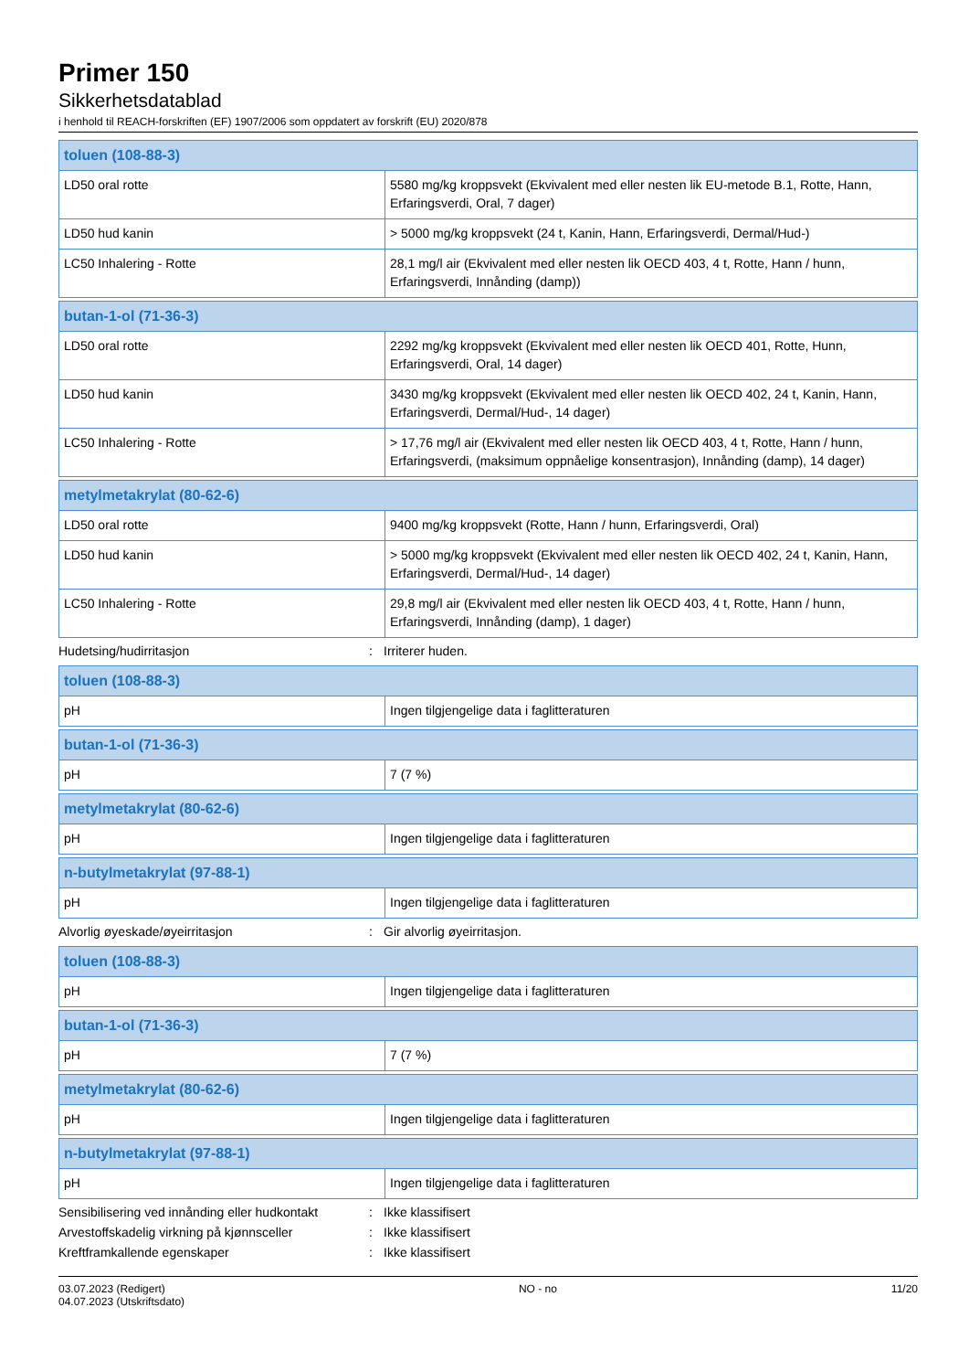Primer 150
Sikkerhetsdatablad
i henhold til REACH-forskriften (EF) 1907/2006 som oppdatert av forskrift (EU) 2020/878
| toluen (108-88-3) | |
| --- | --- |
| LD50 oral rotte | 5580 mg/kg kroppsvekt (Ekvivalent med eller nesten lik EU-metode B.1, Rotte, Hann, Erfaringsverdi, Oral, 7 dager) |
| LD50 hud kanin | > 5000 mg/kg kroppsvekt (24 t, Kanin, Hann, Erfaringsverdi, Dermal/Hud-) |
| LC50 Inhalering - Rotte | 28,1 mg/l air (Ekvivalent med eller nesten lik OECD 403, 4 t, Rotte, Hann / hunn, Erfaringsverdi, Innånding (damp)) |
| butan-1-ol (71-36-3) | |
| --- | --- |
| LD50 oral rotte | 2292 mg/kg kroppsvekt (Ekvivalent med eller nesten lik OECD 401, Rotte, Hunn, Erfaringsverdi, Oral, 14 dager) |
| LD50 hud kanin | 3430 mg/kg kroppsvekt (Ekvivalent med eller nesten lik OECD 402, 24 t, Kanin, Hann, Erfaringsverdi, Dermal/Hud-, 14 dager) |
| LC50 Inhalering - Rotte | > 17,76 mg/l air (Ekvivalent med eller nesten lik OECD 403, 4 t, Rotte, Hann / hunn, Erfaringsverdi, (maksimum oppnåelige konsentrasjon), Innånding (damp), 14 dager) |
| metylmetakrylat (80-62-6) | |
| --- | --- |
| LD50 oral rotte | 9400 mg/kg kroppsvekt (Rotte, Hann / hunn, Erfaringsverdi, Oral) |
| LD50 hud kanin | > 5000 mg/kg kroppsvekt (Ekvivalent med eller nesten lik OECD 402, 24 t, Kanin, Hann, Erfaringsverdi, Dermal/Hud-, 14 dager) |
| LC50 Inhalering - Rotte | 29,8 mg/l air (Ekvivalent med eller nesten lik OECD 403, 4 t, Rotte, Hann / hunn, Erfaringsverdi, Innånding (damp), 1 dager) |
Hudetsing/hudirritasjon: Irriterer huden.
| toluen (108-88-3) | |
| --- | --- |
| pH | Ingen tilgjengelige data i faglitteraturen |
| butan-1-ol (71-36-3) | |
| --- | --- |
| pH | 7 (7 %) |
| metylmetakrylat (80-62-6) | |
| --- | --- |
| pH | Ingen tilgjengelige data i faglitteraturen |
| n-butylmetakrylat (97-88-1) | |
| --- | --- |
| pH | Ingen tilgjengelige data i faglitteraturen |
Alvorlig øyeskade/øyeirritasjon: Gir alvorlig øyeirritasjon.
| toluen (108-88-3) | |
| --- | --- |
| pH | Ingen tilgjengelige data i faglitteraturen |
| butan-1-ol (71-36-3) | |
| --- | --- |
| pH | 7 (7 %) |
| metylmetakrylat (80-62-6) | |
| --- | --- |
| pH | Ingen tilgjengelige data i faglitteraturen |
| n-butylmetakrylat (97-88-1) | |
| --- | --- |
| pH | Ingen tilgjengelige data i faglitteraturen |
Sensibilisering ved innånding eller hudkontakt: Ikke klassifisert
Arvestoffskadelig virkning på kjønnsceller: Ikke klassifisert
Kreftframkallende egenskaper: Ikke klassifisert
03.07.2023 (Redigert)
04.07.2023 (Utskriftsdato)
NO - no 11/20